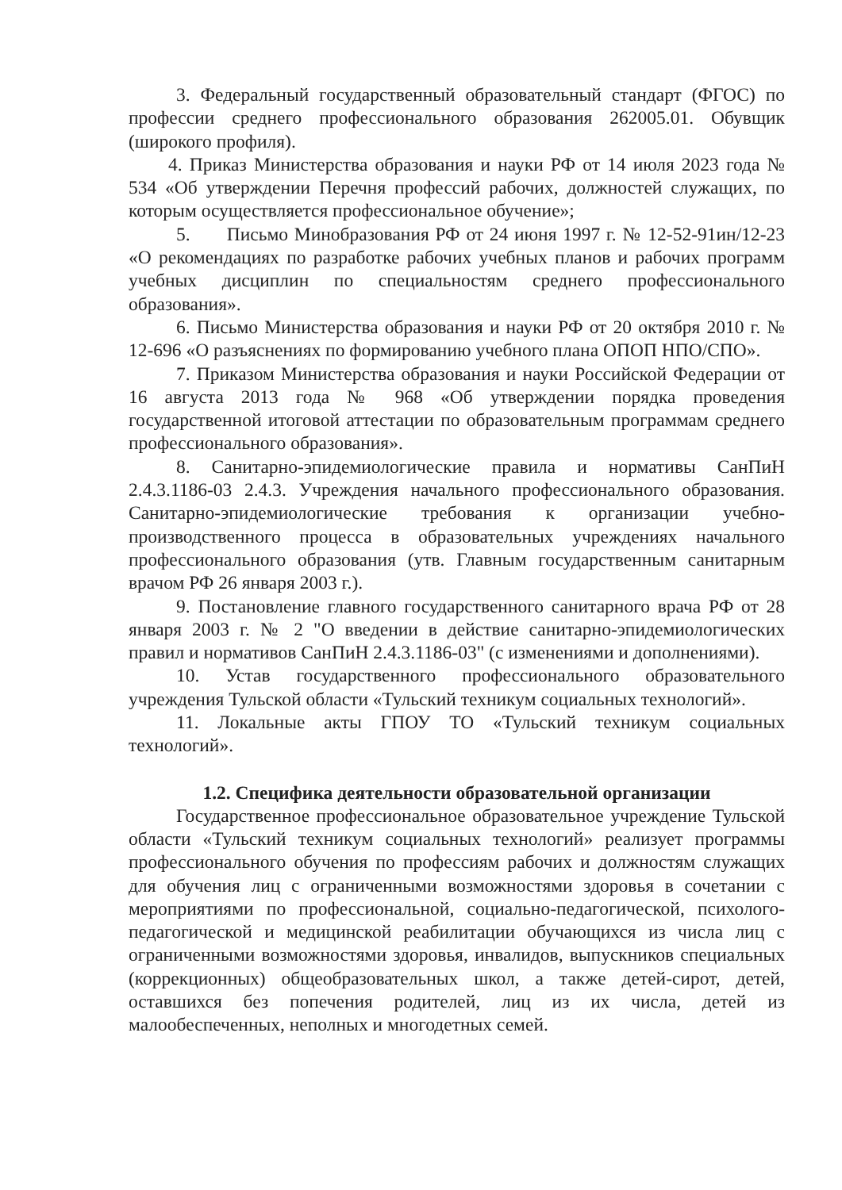3. Федеральный государственный образовательный стандарт (ФГОС) по профессии среднего профессионального образования 262005.01. Обувщик (широкого профиля).
4. Приказ Министерства образования и науки РФ от 14 июля 2023 года № 534 «Об утверждении Перечня профессий рабочих, должностей служащих, по которым осуществляется профессиональное обучение»;
5. Письмо Минобразования РФ от 24 июня 1997 г. № 12-52-91ин/12-23 «О рекомендациях по разработке рабочих учебных планов и рабочих программ учебных дисциплин по специальностям среднего профессионального образования».
6. Письмо Министерства образования и науки РФ от 20 октября 2010 г. № 12-696 «О разъяснениях по формированию учебного плана ОПОП НПО/СПО».
7. Приказом Министерства образования и науки Российской Федерации от 16 августа 2013 года № 968 «Об утверждении порядка проведения государственной итоговой аттестации по образовательным программам среднего профессионального образования».
8. Санитарно-эпидемиологические правила и нормативы СанПиН 2.4.3.1186-03 2.4.3. Учреждения начального профессионального образования. Санитарно-эпидемиологические требования к организации учебно-производственного процесса в образовательных учреждениях начального профессионального образования (утв. Главным государственным санитарным врачом РФ 26 января 2003 г.).
9. Постановление главного государственного санитарного врача РФ от 28 января 2003 г. № 2 "О введении в действие санитарно-эпидемиологических правил и нормативов СанПиН 2.4.3.1186-03" (с изменениями и дополнениями).
10. Устав государственного профессионального образовательного учреждения Тульской области «Тульский техникум социальных технологий».
11. Локальные акты ГПОУ ТО «Тульский техникум социальных технологий».
1.2. Специфика деятельности образовательной организации
Государственное профессиональное образовательное учреждение Тульской области «Тульский техникум социальных технологий» реализует программы профессионального обучения по профессиям рабочих и должностям служащих для обучения лиц с ограниченными возможностями здоровья в сочетании с мероприятиями по профессиональной, социально-педагогической, психолого-педагогической и медицинской реабилитации обучающихся из числа лиц с ограниченными возможностями здоровья, инвалидов, выпускников специальных (коррекционных) общеобразовательных школ, а также детей-сирот, детей, оставшихся без попечения родителей, лиц из их числа, детей из малообеспеченных, неполных и многодетных семей.